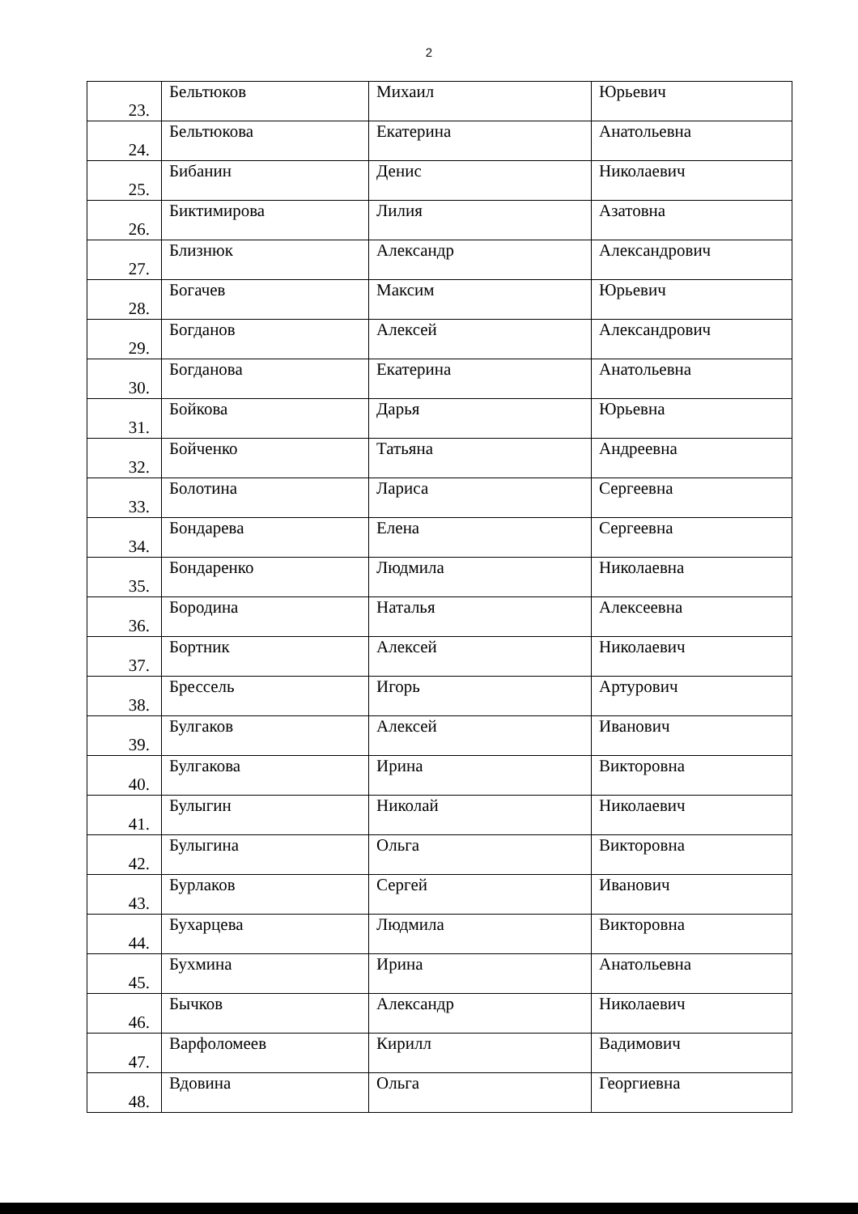2
| 23. | Бельтюков | Михаил | Юрьевич |
| 24. | Бельтюкова | Екатерина | Анатольевна |
| 25. | Бибанин | Денис | Николаевич |
| 26. | Биктимирова | Лилия | Азатовна |
| 27. | Близнюк | Александр | Александрович |
| 28. | Богачев | Максим | Юрьевич |
| 29. | Богданов | Алексей | Александрович |
| 30. | Богданова | Екатерина | Анатольевна |
| 31. | Бойкова | Дарья | Юрьевна |
| 32. | Бойченко | Татьяна | Андреевна |
| 33. | Болотина | Лариса | Сергеевна |
| 34. | Бондарева | Елена | Сергеевна |
| 35. | Бондаренко | Людмила | Николаевна |
| 36. | Бородина | Наталья | Алексеевна |
| 37. | Бортник | Алексей | Николаевич |
| 38. | Брессель | Игорь | Артурович |
| 39. | Булгаков | Алексей | Иванович |
| 40. | Булгакова | Ирина | Викторовна |
| 41. | Булыгин | Николай | Николаевич |
| 42. | Булыгина | Ольга | Викторовна |
| 43. | Бурлаков | Сергей | Иванович |
| 44. | Бухарцева | Людмила | Викторовна |
| 45. | Бухмина | Ирина | Анатольевна |
| 46. | Бычков | Александр | Николаевич |
| 47. | Варфоломеев | Кирилл | Вадимович |
| 48. | Вдовина | Ольга | Георгиевна |